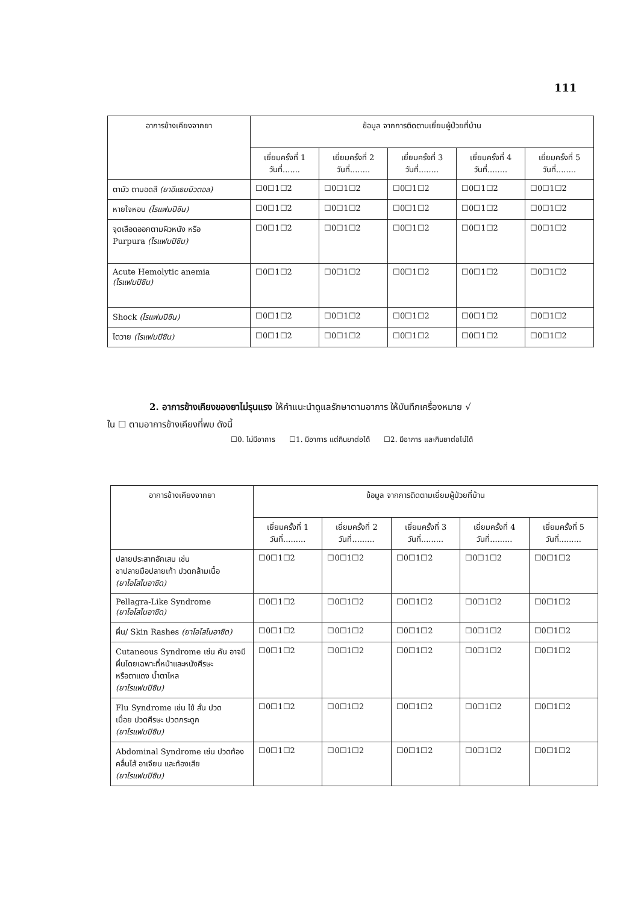111
| อาการข้างเคียงจากยา | ข้อมูล จากการติดตามเยี่ยมผู้ป่วยที่บ้าน | | | | |
| --- | --- | --- | --- | --- | --- |
| | เยี่ยมครั้งที่ 1 วันที่....... | เยี่ยมครั้งที่ 2 วันที่........ | เยี่ยมครั้งที่ 3 วันที่........ | เยี่ยมครั้งที่ 4 วันที่........ | เยี่ยมครั้งที่ 5 วันที่........ |
| ตามัว ตาบอดสี (ยาอีแธมบิวตอล) | ☐0☐1☐2 | ☐0☐1☐2 | ☐0☐1☐2 | ☐0☐1☐2 | ☐0☐1☐2 |
| หายใจหอบ (ไรแฟมปิซิน) | ☐0☐1☐2 | ☐0☐1☐2 | ☐0☐1☐2 | ☐0☐1☐2 | ☐0☐1☐2 |
| จุดเลือดออกตามผิวหนัง หรือ Purpura (ไรแฟมปิซิน) | ☐0☐1☐2 | ☐0☐1☐2 | ☐0☐1☐2 | ☐0☐1☐2 | ☐0☐1☐2 |
| Acute Hemolytic anemia (ไรแฟมปิซิน) | ☐0☐1☐2 | ☐0☐1☐2 | ☐0☐1☐2 | ☐0☐1☐2 | ☐0☐1☐2 |
| Shock (ไรแฟมปิซิน) | ☐0☐1☐2 | ☐0☐1☐2 | ☐0☐1☐2 | ☐0☐1☐2 | ☐0☐1☐2 |
| ไตวาย (ไรแฟมปิซิน) | ☐0☐1☐2 | ☐0☐1☐2 | ☐0☐1☐2 | ☐0☐1☐2 | ☐0☐1☐2 |
2. อาการข้างเคียงของยาไม่รุนแรง ให้คำแนะนำดูแลรักษาตามอาการ ให้บันทึกเครื่องหมาย √
ใน ☐ ตามอาการข้างเคียงที่พบ ดังนี้
☐0. ไม่มีอาการ ☐1. มีอาการ แต่กินยาต่อได้ ☐2. มีอาการ และกินยาต่อไม่ได้
| อาการข้างเคียงจากยา | ข้อมูล จากการติดตามเยี่ยมผู้ป่วยที่บ้าน | | | | |
| --- | --- | --- | --- | --- | --- |
| | เยี่ยมครั้งที่ 1 วันที่......... | เยี่ยมครั้งที่ 2 วันที่......... | เยี่ยมครั้งที่ 3 วันที่......... | เยี่ยมครั้งที่ 4 วันที่......... | เยี่ยมครั้งที่ 5 วันที่......... |
| ปลายประสาทอักเสบ เช่น ชาปลายมือปลายเท้า ปวดกล้ามเนื้อ (ยาไอโสไนอาซิด) | ☐0☐1☐2 | ☐0☐1☐2 | ☐0☐1☐2 | ☐0☐1☐2 | ☐0☐1☐2 |
| Pellagra-Like Syndrome (ยาไอโสไนอาซิด) | ☐0☐1☐2 | ☐0☐1☐2 | ☐0☐1☐2 | ☐0☐1☐2 | ☐0☐1☐2 |
| ผื่น/ Skin Rashes (ยาไอโสไนอาซิด) | ☐0☐1☐2 | ☐0☐1☐2 | ☐0☐1☐2 | ☐0☐1☐2 | ☐0☐1☐2 |
| Cutaneous Syndrome เช่น คัน อาจมี ผื่นโดยเฉพาะที่หน้าและหนังศีรษะ หรือตาแดง น้ำตาไหล (ยาไรแฟมปิซิน) | ☐0☐1☐2 | ☐0☐1☐2 | ☐0☐1☐2 | ☐0☐1☐2 | ☐0☐1☐2 |
| Flu Syndrome เช่น ไข้ สั่น ปวด เมื่อย ปวดศีรษะ ปวดกระดูก (ยาไรแฟมปิซิน) | ☐0☐1☐2 | ☐0☐1☐2 | ☐0☐1☐2 | ☐0☐1☐2 | ☐0☐1☐2 |
| Abdominal Syndrome เช่น ปวดท้อง คลื่นไส้ อาเจียน และท้องเสีย (ยาไรแฟมปิซิน) | ☐0☐1☐2 | ☐0☐1☐2 | ☐0☐1☐2 | ☐0☐1☐2 | ☐0☐1☐2 |